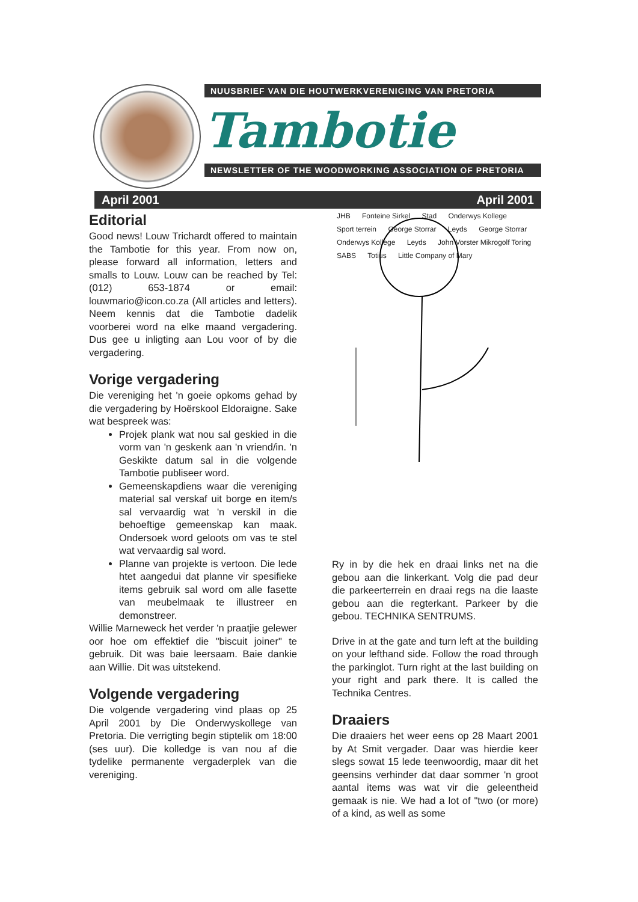NUUSBRIEF VAN DIE HOUTWERKVERENIGING VAN PRETORIA
Tambotie
NEWSLETTER OF THE WOODWORKING ASSOCIATION OF PRETORIA
April 2001 April 2001
Editorial
Good news! Louw Trichardt offered to maintain the Tambotie for this year. From now on, please forward all information, letters and smalls to Louw. Louw can be reached by Tel: (012) 653-1874 or email: louwmario@icon.co.za (All articles and letters). Neem kennis dat die Tambotie dadelik voorberei word na elke maand vergadering. Dus gee u inligting aan Lou voor of by die vergadering.
Vorige vergadering
Die vereniging het 'n goeie opkoms gehad by die vergadering by Hoërskool Eldoraigne. Sake wat bespreek was:
Projek plank wat nou sal geskied in die vorm van 'n geskenk aan 'n vriend/in. 'n Geskikte datum sal in die volgende Tambotie publiseer word.
Gemeenskapdiens waar die vereniging material sal verskaf uit borge en item/s sal vervaardig wat 'n verskil in die behoeftige gemeenskap kan maak. Ondersoek word geloots om vas te stel wat vervaardig sal word.
Planne van projekte is vertoon. Die lede htet aangedui dat planne vir spesifieke items gebruik sal word om alle fasette van meubelmaak te illustreer en demonstreer.
Willie Marneweck het verder 'n praatjie gelewer oor hoe om effektief die "biscuit joiner" te gebruik. Dit was baie leersaam. Baie dankie aan Willie. Dit was uitstekend.
Volgende vergadering
Die volgende vergadering vind plaas op 25 April 2001 by Die Onderwyskollege van Pretoria. Die verrigting begin stiptelik om 18:00 (ses uur). Die kolledge is van nou af die tydelike permanente vergaderplek van die vereniging.
JHB Fonteine Sirkel Stad Onderwys Kollege Sport terrein George Storrar Leyds George Storrar Onderwys Kollege Leyds John Vorster Mikrogolf Toring SABS Totius Little Company of Mary
Ry in by die hek en draai links net na die gebou aan die linkerkant. Volg die pad deur die parkeerterrein en draai regs na die laaste gebou aan die regterkant. Parkeer by die gebou. TECHNIKA SENTRUMS.
Drive in at the gate and turn left at the building on your lefthand side. Follow the road through the parkinglot. Turn right at the last building on your right and park there. It is called the Technika Centres.
Draaiers
Die draaiers het weer eens op 28 Maart 2001 by At Smit vergader. Daar was hierdie keer slegs sowat 15 lede teenwoordig, maar dit het geensins verhinder dat daar sommer 'n groot aantal items was wat vir die geleentheid gemaak is nie. We had a lot of "two (or more) of a kind, as well as some